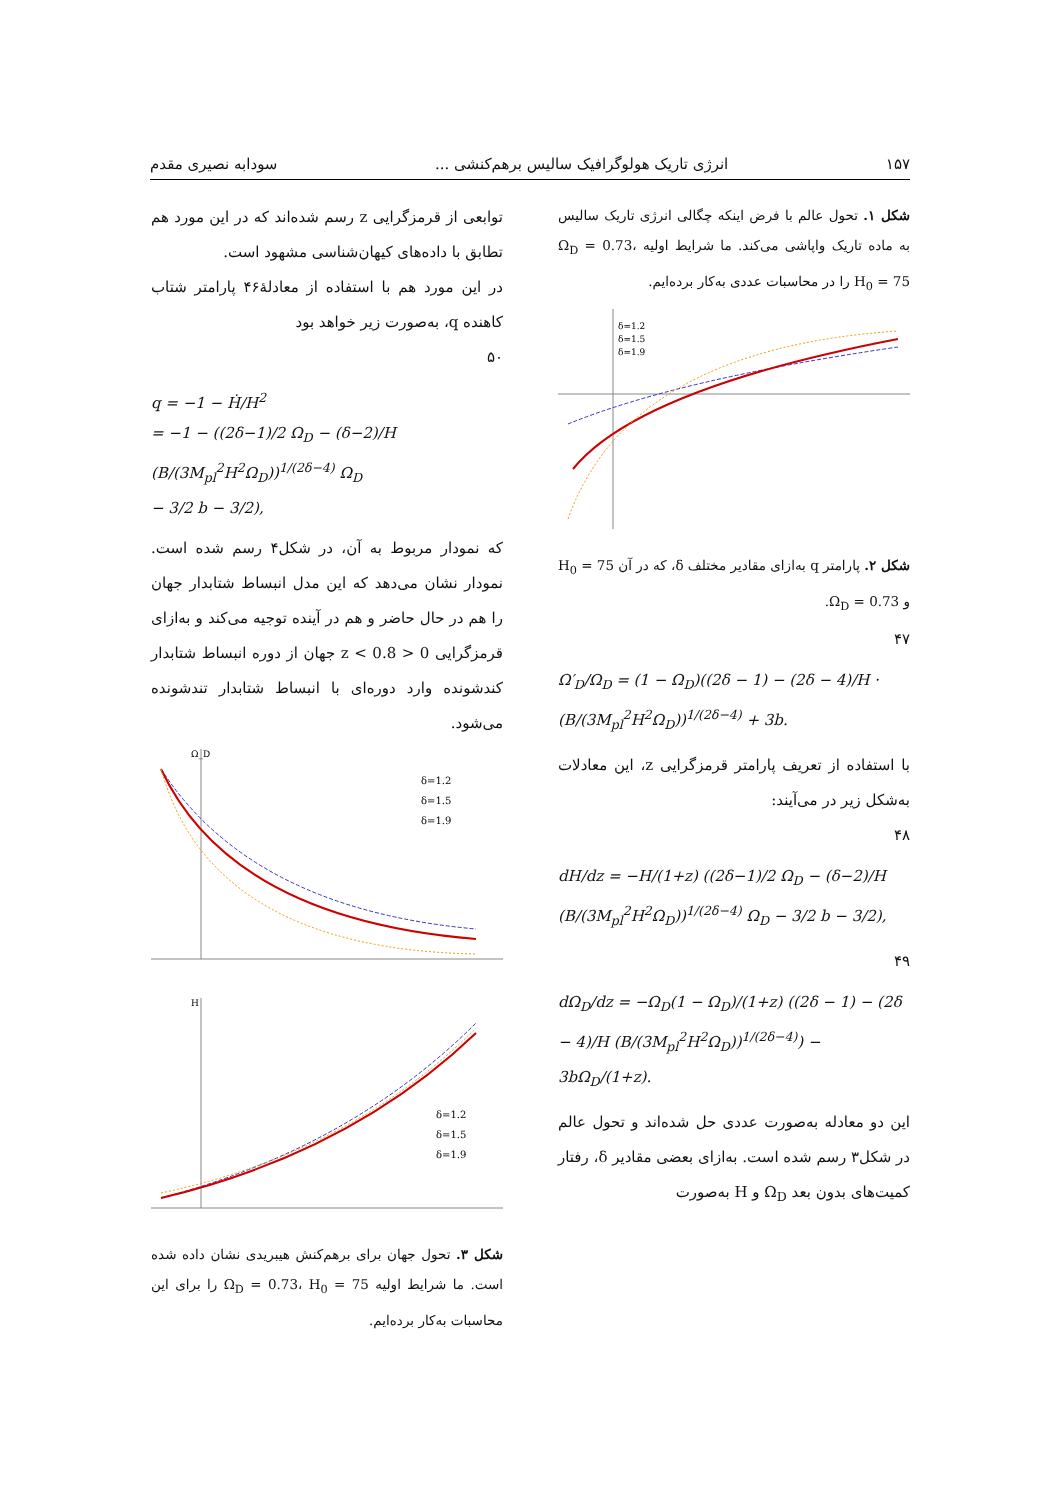۱۵۷ انرژی تاریک هولوگرافیک سالیس برهم‌کنشی ... سودابه نصیری مقدم
شکل ۱. تحول عالم با فرض اینکه چگالی انرژی تاریک سالیس به ماده تاریک واپاشی می‌کند. ما شرایط اولیه Ω<sub>D</sub> = 0.73، H<sub>0</sub> = 75 را در محاسبات عددی به‌کار برده‌ایم.
δ=1.2
δ=1.5
δ=1.9
شکل ۲. پارامتر q به‌ازای مقادیر مختلف δ، که در آن H<sub>0</sub> = 75 و Ω<sub>D</sub> = 0.73.
۴۷
Ω′<sub>D</sub>/Ω<sub>D</sub> = (1 − Ω<sub>D</sub>)((2δ − 1) − (2δ − 4)/H · (B/(3M<sub>pl</sub><sup>2</sup>H<sup>2</sup>Ω<sub>D</sub>))<sup>1/(2δ−4)</sup> + 3b.
با استفاده از تعریف پارامتر قرمزگرایی z، این معادلات به‌شکل زیر در می‌آیند:
۴۸
dH/dz = −H/(1+z) ((2δ−1)/2 Ω<sub>D</sub> − (δ−2)/H (B/(3M<sub>pl</sub><sup>2</sup>H<sup>2</sup>Ω<sub>D</sub>))<sup>1/(2δ−4)</sup> Ω<sub>D</sub> − 3/2 b − 3/2),
۴۹
dΩ<sub>D</sub>/dz = −Ω<sub>D</sub>(1 − Ω<sub>D</sub>)/(1+z) ((2δ − 1) − (2δ − 4)/H (B/(3M<sub>pl</sub><sup>2</sup>H<sup>2</sup>Ω<sub>D</sub>))<sup>1/(2δ−4)</sup>) − 3bΩ<sub>D</sub>/(1+z).
این دو معادله به‌صورت عددی حل شده‌اند و تحول عالم در شکل۳ رسم شده است. به‌ازای بعضی مقادیر δ، رفتار کمیت‌های بدون بعد Ω<sub>D</sub> و H به‌صورت
توابعی از قرمزگرایی z رسم شده‌اند که در این مورد هم تطابق با داده‌های کیهان‌شناسی مشهود است.
در این مورد هم با استفاده از معادلهٔ۴۶ پارامتر شتاب کاهنده q، به‌صورت زیر خواهد بود
۵۰
q = −1 − Ḣ/H<sup>2</sup>
= −1 − ((2δ−1)/2 Ω<sub>D</sub> − (δ−2)/H (B/(3M<sub>pl</sub><sup>2</sup>H<sup>2</sup>Ω<sub>D</sub>))<sup>1/(2δ−4)</sup> Ω<sub>D</sub>
− 3/2 b − 3/2),
که نمودار مربوط به آن، در شکل۴ رسم شده است. نمودار نشان می‌دهد که این مدل انبساط شتابدار جهان را هم در حال حاضر و هم در آینده توجیه می‌کند و به‌ازای قرمزگرایی 0 < z < 0.8 جهان از دوره انبساط شتابدار کندشونده وارد دوره‌ای با انبساط شتابدار تندشونده می‌شود.
Ω_D
δ=1.2
δ=1.5
δ=1.9
H
δ=1.2
δ=1.5
δ=1.9
شکل ۳. تحول جهان برای برهم‌کنش هیبریدی نشان داده شده است. ما شرایط اولیه Ω<sub>D</sub> = 0.73، H<sub>0</sub> = 75 را برای این محاسبات به‌کار برده‌ایم.